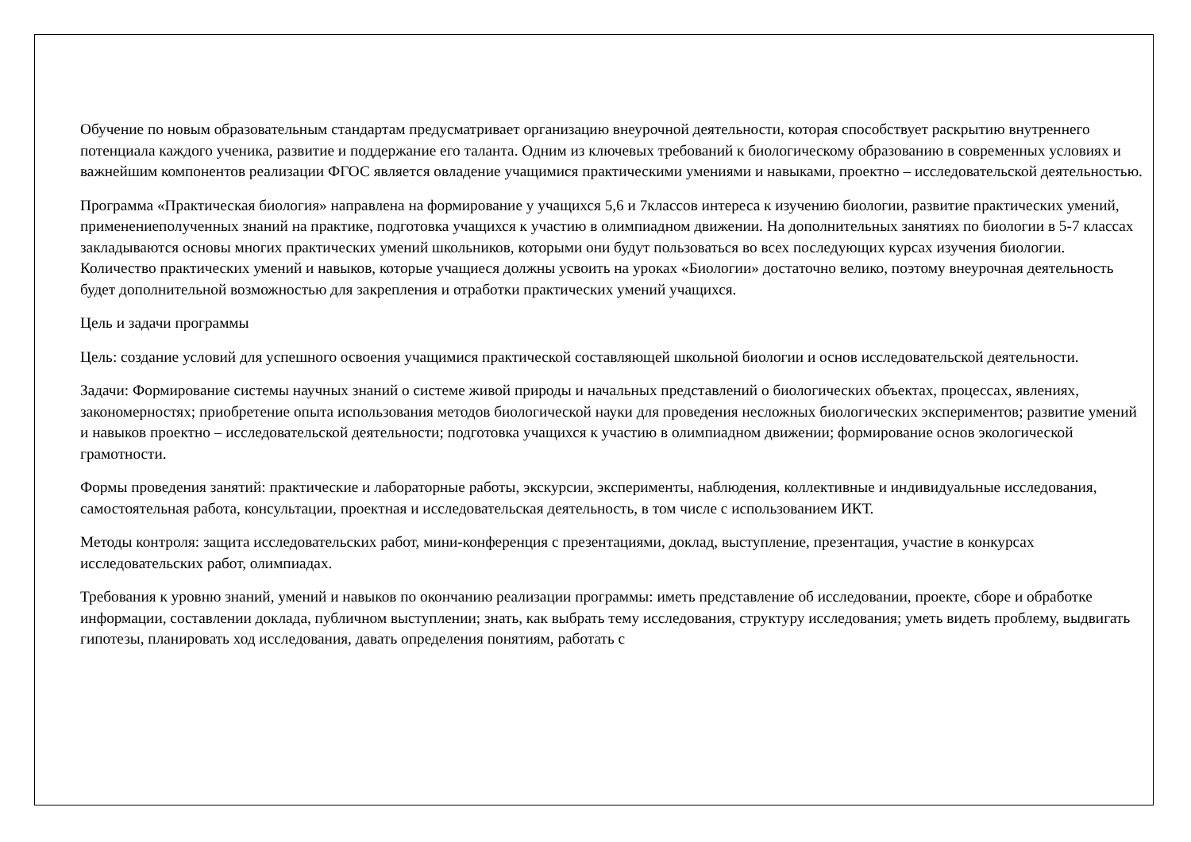Обучение по новым образовательным стандартам предусматривает организацию внеурочной деятельности, которая способствует раскрытию внутреннего потенциала каждого ученика, развитие и поддержание его таланта. Одним из ключевых требований к биологическому образованию в современных условиях и важнейшим компонентов реализации ФГОС является овладение учащимися практическими умениями и навыками, проектно – исследовательской деятельностью.
Программа «Практическая биология» направлена на формирование у учащихся 5,6 и 7классов интереса к изучению биологии, развитие практических умений, применениеполученных знаний на практике, подготовка учащихся к участию в олимпиадном движении. На дополнительных занятиях по биологии в 5-7 классах закладываются основы многих практических умений школьников, которыми они будут пользоваться во всех последующих курсах изучения биологии. Количество практических умений и навыков, которые учащиеся должны усвоить на уроках «Биологии» достаточно велико, поэтому внеурочная деятельность будет дополнительной возможностью для закрепления и отработки практических умений учащихся.
Цель и задачи программы
Цель: создание условий для успешного освоения учащимися практической составляющей школьной биологии и основ исследовательской деятельности.
Задачи: Формирование системы научных знаний о системе живой природы и начальных представлений о биологических объектах, процессах, явлениях, закономерностях; приобретение опыта использования методов биологической науки для проведения несложных биологических экспериментов; развитие умений и навыков проектно – исследовательской деятельности; подготовка учащихся к участию в олимпиадном движении; формирование основ экологической грамотности.
Формы проведения занятий: практические и лабораторные работы, экскурсии, эксперименты, наблюдения, коллективные и индивидуальные исследования, самостоятельная работа, консультации, проектная и исследовательская деятельность, в том числе с использованием ИКТ.
Методы контроля: защита исследовательских работ, мини-конференция с презентациями, доклад, выступление, презентация, участие в конкурсах исследовательских работ, олимпиадах.
Требования к уровню знаний, умений и навыков по окончанию реализации программы: иметь представление об исследовании, проекте, сборе и обработке информации, составлении доклада, публичном выступлении; знать, как выбрать тему исследования, структуру исследования; уметь видеть проблему, выдвигать гипотезы, планировать ход исследования, давать определения понятиям, работать с